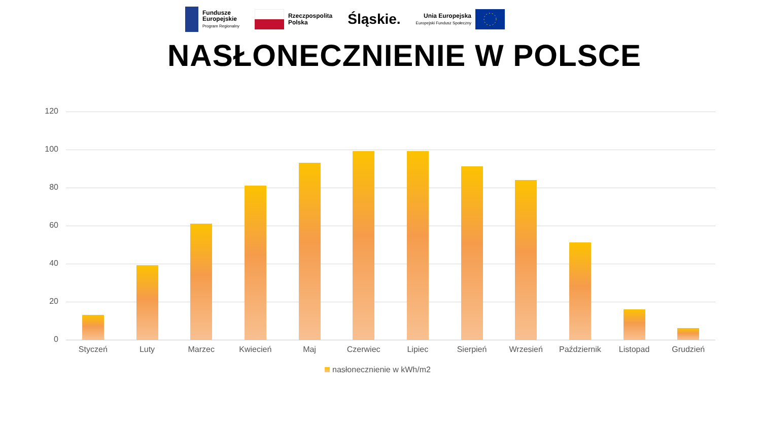Fundusze
Europejskie
Program Regionalny
Rzeczpospolita
Polska
Śląskie.
Unia Europejska
Europejski Fundusz Społeczny
NASŁONECZNIENIE W POLSCE
120
100
80
60
40
20
0
Styczeń Luty Marzec Kwiecień Maj Czerwiec Lipiec Sierpień Wrzesień Październik Listopad Grudzień
nasłonecznienie w kWh/m2